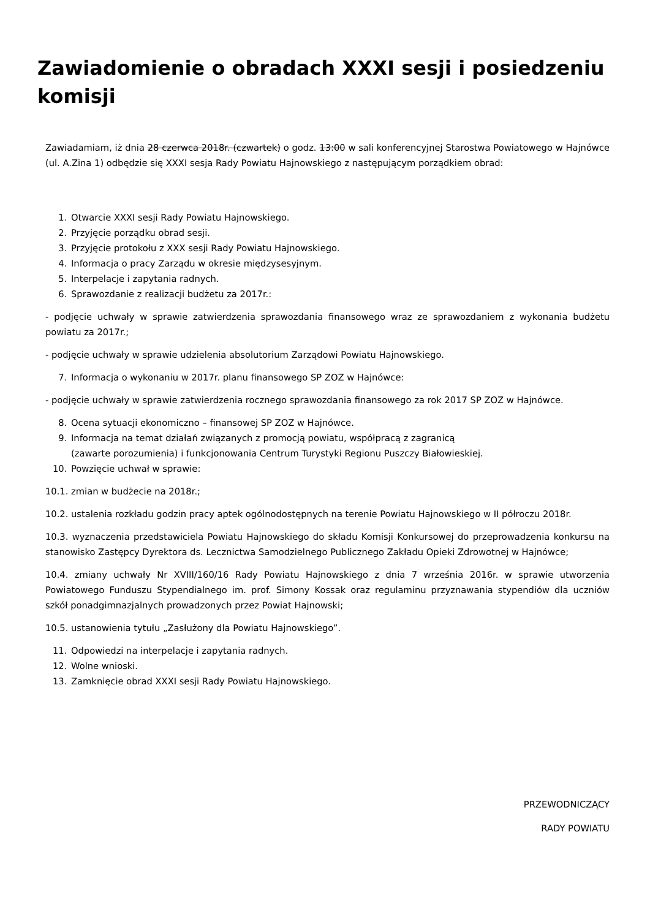Zawiadomienie o obradach XXXI sesji i posiedzeniu komisji
Zawiadamiam, iż dnia 28 czerwca 2018r. (czwartek) o godz. 13:00 w sali konferencyjnej Starostwa Powiatowego w Hajnówce (ul. A.Zina 1) odbędzie się XXXI sesja Rady Powiatu Hajnowskiego z następującym porządkiem obrad:
1. Otwarcie XXXI sesji Rady Powiatu Hajnowskiego.
2. Przyjęcie porządku obrad sesji.
3. Przyjęcie protokołu z XXX sesji Rady Powiatu Hajnowskiego.
4. Informacja o pracy Zarządu w okresie międzysesyjnym.
5. Interpelacje i zapytania radnych.
6. Sprawozdanie z realizacji budżetu za 2017r.:
- podjęcie uchwały w sprawie zatwierdzenia sprawozdania finansowego wraz ze sprawozdaniem z wykonania budżetu powiatu za 2017r.;
- podjęcie uchwały w sprawie udzielenia absolutorium Zarządowi Powiatu Hajnowskiego.
7. Informacja o wykonaniu w 2017r. planu finansowego SP ZOZ w Hajnówce:
- podjęcie uchwały w sprawie zatwierdzenia rocznego sprawozdania finansowego za rok 2017 SP ZOZ w Hajnówce.
8. Ocena sytuacji ekonomiczno – finansowej SP ZOZ w Hajnówce.
9. Informacja na temat działań związanych z promocją powiatu, współpracą z zagranicą
(zawarte porozumienia) i funkcjonowania Centrum Turystyki Regionu Puszczy Białowieskiej.
10. Powzięcie uchwał w sprawie:
10.1. zmian w budżecie na 2018r.;
10.2. ustalenia rozkładu godzin pracy aptek ogólnodostępnych na terenie Powiatu Hajnowskiego w II półroczu 2018r.
10.3. wyznaczenia przedstawiciela Powiatu Hajnowskiego do składu Komisji Konkursowej do przeprowadzenia konkursu na stanowisko Zastępcy Dyrektora ds. Lecznictwa Samodzielnego Publicznego Zakładu Opieki Zdrowotnej w Hajnówce;
10.4. zmiany uchwały Nr XVIII/160/16 Rady Powiatu Hajnowskiego z dnia 7 września 2016r. w sprawie utworzenia Powiatowego Funduszu Stypendialnego im. prof. Simony Kossak oraz regulaminu przyznawania stypendiów dla uczniów szkół ponadgimnazjalnych prowadzonych przez Powiat Hajnowski;
10.5. ustanowienia tytułu „Zasłużony dla Powiatu Hajnowskiego”.
11. Odpowiedzi na interpelacje i zapytania radnych.
12. Wolne wnioski.
13. Zamknięcie obrad XXXI sesji Rady Powiatu Hajnowskiego.
PRZEWODNICZĄCY
RADY POWIATU